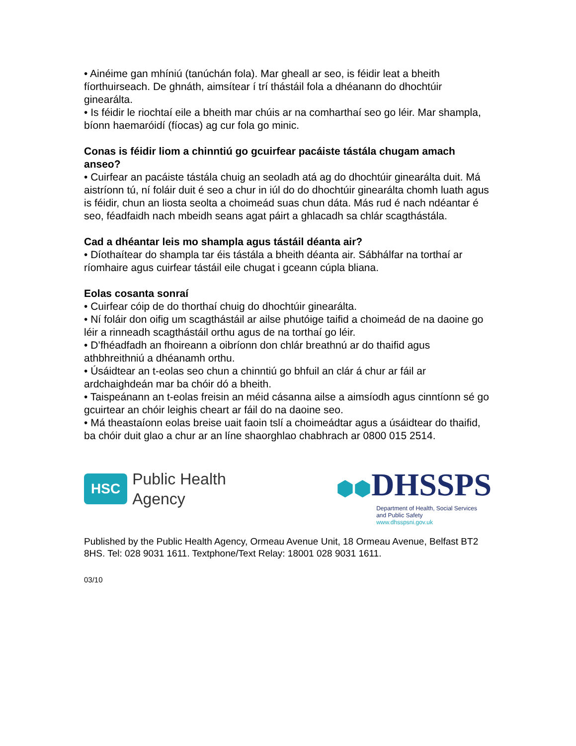• Ainéime gan mhíniú (tanúchán fola). Mar gheall ar seo, is féidir leat a bheith fíorthuirseach. De ghnáth, aimsítear í trí thástáil fola a dhéanann do dhochtúir ginearálta.
• Is féidir le riochtaí eile a bheith mar chúis ar na comharthaí seo go léir. Mar shampla, bíonn haemaróidí (fíocas) ag cur fola go minic.
Conas is féidir liom a chinntiú go gcuirfear pacáiste tástála chugam amach anseo?
• Cuirfear an pacáiste tástála chuig an seoladh atá ag do dhochtúir ginearálta duit. Má aistríonn tú, ní foláir duit é seo a chur in iúl do do dhochtúir ginearálta chomh luath agus is féidir, chun an liosta seolta a choimeád suas chun dáta. Más rud é nach ndéantar é seo, féadfaidh nach mbeidh seans agat páirt a ghlacadh sa chlár scagthástála.
Cad a dhéantar leis mo shampla agus tástáil déanta air?
• Díothaítear do shampla tar éis tástála a bheith déanta air. Sábhálfar na torthaí ar ríomhaire agus cuirfear tástáil eile chugat i gceann cúpla bliana.
Eolas cosanta sonraí
• Cuirfear cóip de do thorthaí chuig do dhochtúir ginearálta.
• Ní foláir don oifig um scagthástáil ar ailse phutóige taifid a choimeád de na daoine go léir a rinneadh scagthástáil orthu agus de na torthaí go léir.
• D’fhéadfadh an fhoireann a oibríonn don chlár breathnú ar do thaifid agus athbhreithniú a dhéanamh orthu.
• Úsáidtear an t-eolas seo chun a chinntiú go bhfuil an clár á chur ar fáil ar ardchaighdeán mar ba chóir dó a bheith.
• Taispeánann an t-eolas freisin an méid cásanna ailse a aimsíodh agus cinntíonn sé go gcuirtear an chóir leighis cheart ar fáil do na daoine seo.
• Má theastaíonn eolas breise uait faoin tslí a choimeádtar agus a úsáidtear do thaifid, ba chóir duit glao a chur ar an líne shaorghlao chabhrach ar 0800 015 2514.
HSC
Public Health
Agency
⬢⬢DHSSPS
Department of Health, Social Services
and Public Safety
www.dhsspsni.gov.uk
Published by the Public Health Agency, Ormeau Avenue Unit, 18 Ormeau Avenue, Belfast BT2 8HS. Tel: 028 9031 1611. Textphone/Text Relay: 18001 028 9031 1611.
03/10